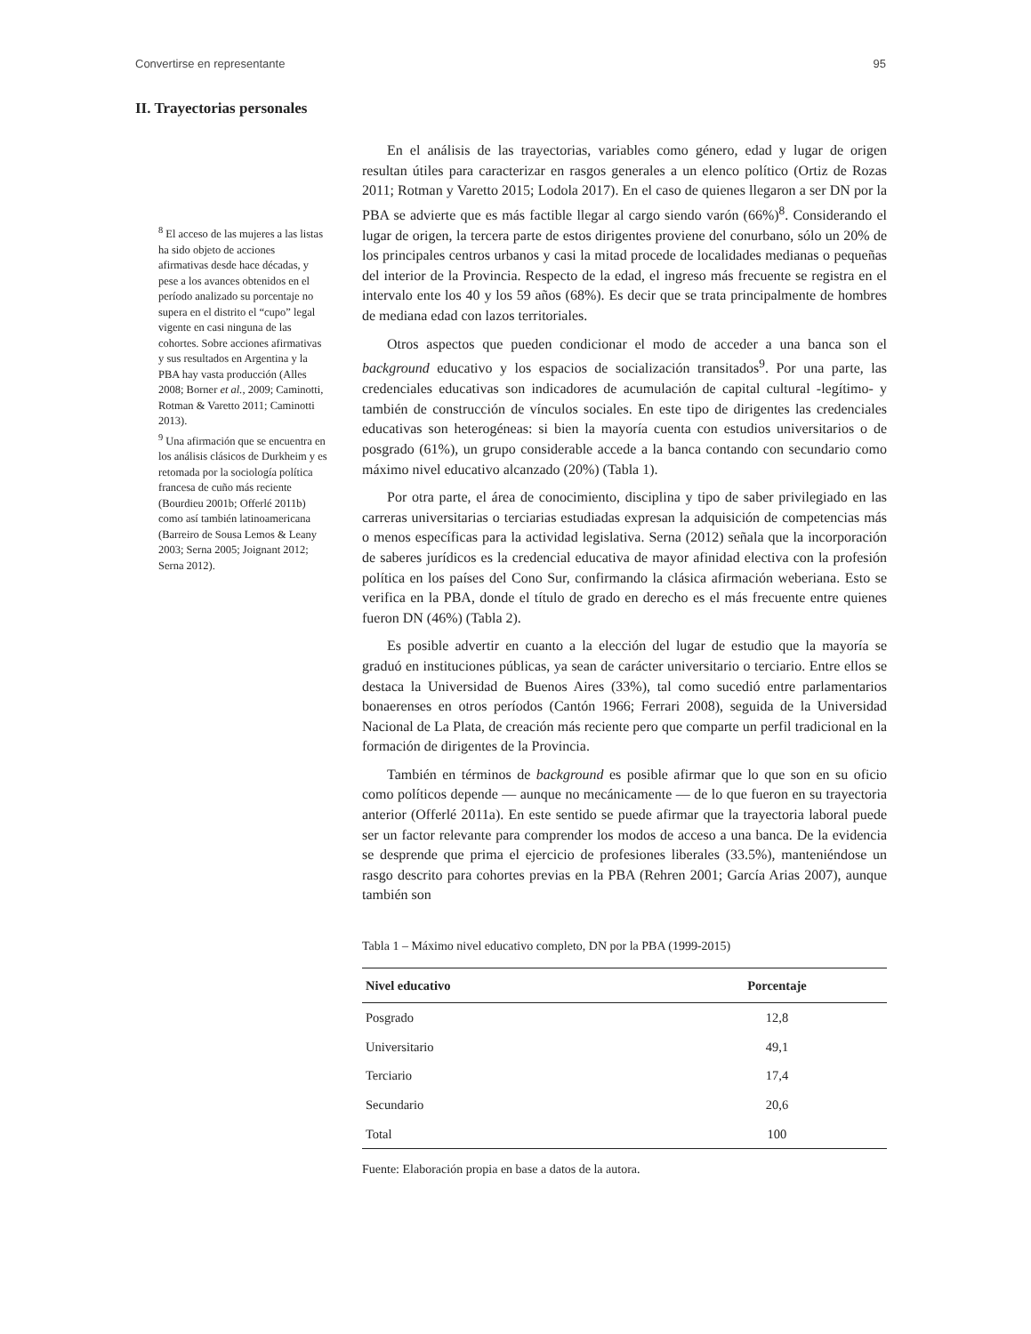Convertirse en representante 95
II. Trayectorias personales
<sup>8</sup> El acceso de las mujeres a las listas ha sido objeto de acciones afirmativas desde hace décadas, y pese a los avances obtenidos en el período analizado su porcentaje no supera en el distrito el “cupo” legal vigente en casi ninguna de las cohortes. Sobre acciones afirmativas y sus resultados en Argentina y la PBA hay vasta producción (Alles 2008; Borner et al., 2009; Caminotti, Rotman & Varetto 2011; Caminotti 2013).
<sup>9</sup> Una afirmación que se encuentra en los análisis clásicos de Durkheim y es retomada por la sociología política francesa de cuño más reciente (Bourdieu 2001b; Offerlé 2011b) como así también latinoamericana (Barreiro de Sousa Lemos & Leany 2003; Serna 2005; Joignant 2012; Serna 2012).
En el análisis de las trayectorias, variables como género, edad y lugar de origen resultan útiles para caracterizar en rasgos generales a un elenco político (Ortiz de Rozas 2011; Rotman y Varetto 2015; Lodola 2017). En el caso de quienes llegaron a ser DN por la PBA se advierte que es más factible llegar al cargo siendo varón (66%)<sup>8</sup>. Considerando el lugar de origen, la tercera parte de estos dirigentes proviene del conurbano, sólo un 20% de los principales centros urbanos y casi la mitad procede de localidades medianas o pequeñas del interior de la Provincia. Respecto de la edad, el ingreso más frecuente se registra en el intervalo ente los 40 y los 59 años (68%). Es decir que se trata principalmente de hombres de mediana edad con lazos territoriales.
Otros aspectos que pueden condicionar el modo de acceder a una banca son el background educativo y los espacios de socialización transitados<sup>9</sup>. Por una parte, las credenciales educativas son indicadores de acumulación de capital cultural -legítimo- y también de construcción de vínculos sociales. En este tipo de dirigentes las credenciales educativas son heterogéneas: si bien la mayoría cuenta con estudios universitarios o de posgrado (61%), un grupo considerable accede a la banca contando con secundario como máximo nivel educativo alcanzado (20%) (Tabla 1).
Por otra parte, el área de conocimiento, disciplina y tipo de saber privilegiado en las carreras universitarias o terciarias estudiadas expresan la adquisición de competencias más o menos específicas para la actividad legislativa. Serna (2012) señala que la incorporación de saberes jurídicos es la credencial educativa de mayor afinidad electiva con la profesión política en los países del Cono Sur, confirmando la clásica afirmación weberiana. Esto se verifica en la PBA, donde el título de grado en derecho es el más frecuente entre quienes fueron DN (46%) (Tabla 2).
Es posible advertir en cuanto a la elección del lugar de estudio que la mayoría se graduó en instituciones públicas, ya sean de carácter universitario o terciario. Entre ellos se destaca la Universidad de Buenos Aires (33%), tal como sucedió entre parlamentarios bonaerenses en otros períodos (Cantón 1966; Ferrari 2008), seguida de la Universidad Nacional de La Plata, de creación más reciente pero que comparte un perfil tradicional en la formación de dirigentes de la Provincia.
También en términos de background es posible afirmar que lo que son en su oficio como políticos depende — aunque no mecánicamente — de lo que fueron en su trayectoria anterior (Offerlé 2011a). En este sentido se puede afirmar que la trayectoria laboral puede ser un factor relevante para comprender los modos de acceso a una banca. De la evidencia se desprende que prima el ejercicio de profesiones liberales (33.5%), manteniéndose un rasgo descrito para cohortes previas en la PBA (Rehren 2001; García Arias 2007), aunque también son
Tabla 1 – Máximo nivel educativo completo, DN por la PBA (1999-2015)
| Nivel educativo | Porcentaje |
| --- | --- |
| Posgrado | 12,8 |
| Universitario | 49,1 |
| Terciario | 17,4 |
| Secundario | 20,6 |
| Total | 100 |
Fuente: Elaboración propia en base a datos de la autora.